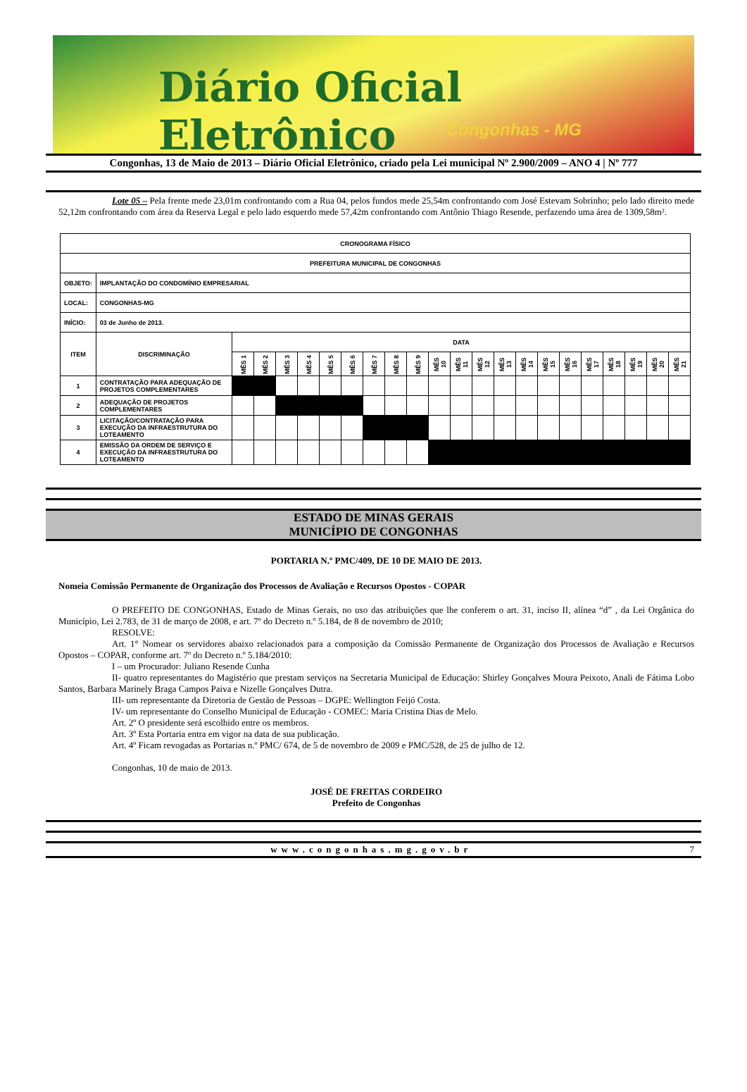Diário Oficial Eletrônico
Congonhas - MG
Congonhas, 13 de Maio de 2013 – Diário Oficial Eletrônico, criado pela Lei municipal Nº 2.900/2009 – ANO 4 | Nº 777
Lote 05 – Pela frente mede 23,01m confrontando com a Rua 04, pelos fundos mede 25,54m confrontando com José Estevam Sobrinho; pelo lado direito mede 52,12m confrontando com área da Reserva Legal e pelo lado esquerdo mede 57,42m confrontando com Antônio Thiago Resende, perfazendo uma área de 1309,58m².
| CRONOGRAMA FÍSICO | | | | | | | | | | | | | | | | | | | | | | |
| PREFEITURA MUNICIPAL DE CONGONHAS | | | | | | | | | | | | | | | | | | | | | | |
| OBJETO: | IMPLANTAÇÃO DO CONDOMÍNIO EMPRESARIAL | | | | | | | | | | | | | | | | | | | | | |
| LOCAL: | CONGONHAS-MG | | | | | | | | | | | | | | | | | | | | | |
| INÍCIO: | 03 de Junho de 2013. | | | | | | | | | | | | | | | | | | | | | |
| ITEM | DISCRIMINAÇÃO | DATA | | | | | | | | | | | | | | | | | | | | |
| | | MÊS 1 | MÊS 2 | MÊS 3 | MÊS 4 | MÊS 5 | MÊS 6 | MÊS 7 | MÊS 8 | MÊS 9 | MÊS 10 | MÊS 11 | MÊS 12 | MÊS 13 | MÊS 14 | MÊS 15 | MÊS 16 | MÊS 17 | MÊS 18 | MÊS 19 | MÊS 20 | MÊS 21 |
| 1 | CONTRATAÇÃO PARA ADEQUAÇÃO DE PROJETOS COMPLEMENTARES | | | | | | | | | | | | | | | | | | | | | |
| 2 | ADEQUAÇÃO DE PROJETOS COMPLEMENTARES | | | | | | | | | | | | | | | | | | | | | |
| 3 | LICITAÇÃO/CONTRATAÇÃO PARA EXECUÇÃO DA INFRAESTRUTURA DO LOTEAMENTO | | | | | | | | | | | | | | | | | | | | | |
| 4 | EMISSÃO DA ORDEM DE SERVIÇO E EXECUÇÃO DA INFRAESTRUTURA DO LOTEAMENTO | | | | | | | | | | | | | | | | | | | | | |
ESTADO DE MINAS GERAIS
MUNICÍPIO DE CONGONHAS
PORTARIA N.º PMC/409, DE 10 DE MAIO DE 2013.
Nomeia Comissão Permanente de Organização dos Processos de Avaliação e Recursos Opostos - COPAR
O PREFEITO DE CONGONHAS, Estado de Minas Gerais, no uso das atribuições que lhe conferem o art. 31, inciso II, alínea “d” , da Lei Orgânica do Município, Lei 2.783, de 31 de março de 2008, e art. 7º do Decreto n.º 5.184, de 8 de novembro de 2010;
RESOLVE:
Art. 1° Nomear os servidores abaixo relacionados para a composição da Comissão Permanente de Organização dos Processos de Avaliação e Recursos Opostos – COPAR, conforme art. 7º do Decreto n.º 5.184/2010:
I – um Procurador: Juliano Resende Cunha
II- quatro representantes do Magistério que prestam serviços na Secretaria Municipal de Educação: Shirley Gonçalves Moura Peixoto, Anali de Fátima Lobo Santos, Barbara Marinely Braga Campos Paiva e Nizelle Gonçalves Dutra.
III- um representante da Diretoria de Gestão de Pessoas – DGPE: Wellington Feijó Costa.
IV- um representante do Conselho Municipal de Educação - COMEC: Maria Cristina Dias de Melo.
Art. 2º O presidente será escolhido entre os membros.
Art. 3º Esta Portaria entra em vigor na data de sua publicação.
Art. 4º Ficam revogadas as Portarias n.º PMC/ 674, de 5 de novembro de 2009 e PMC/528, de 25 de julho de 12.
Congonhas, 10 de maio de 2013.
JOSÉ DE FREITAS CORDEIRO
Prefeito de Congonhas
www.congonhas.mg.gov.br 7